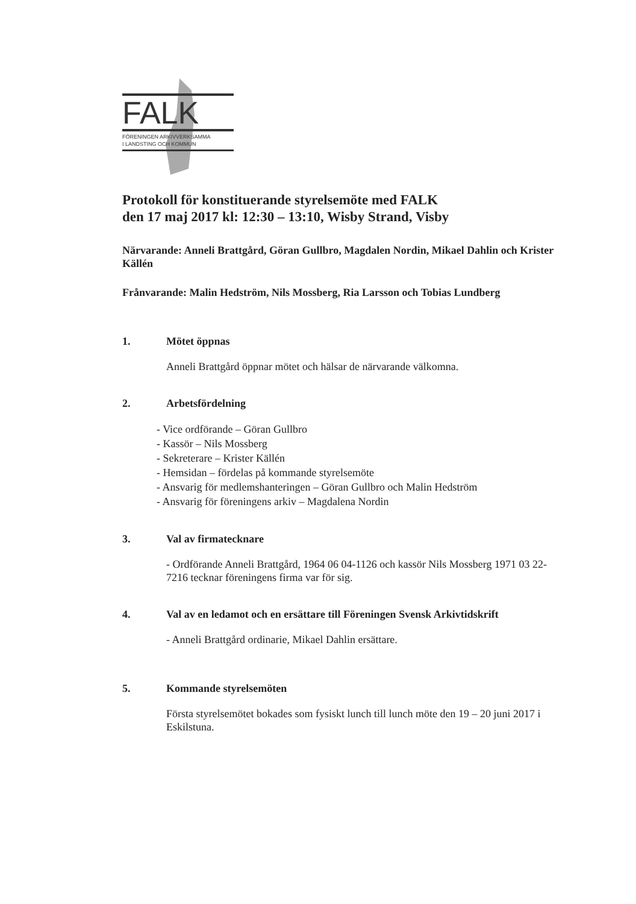FALK
FÖRENINGEN ARKIVVERKSAMMA
I LANDSTING OCH KOMMUN
Protokoll för konstituerande styrelsemöte med FALK
den 17 maj 2017 kl: 12:30 – 13:10, Wisby Strand, Visby
Närvarande: Anneli Brattgård, Göran Gullbro, Magdalen Nordin, Mikael Dahlin och Krister Källén
Frånvarande: Malin Hedström, Nils Mossberg, Ria Larsson och Tobias Lundberg
1. Mötet öppnas
Anneli Brattgård öppnar mötet och hälsar de närvarande välkomna.
2. Arbetsfördelning
- Vice ordförande – Göran Gullbro
- Kassör – Nils Mossberg
- Sekreterare – Krister Källén
- Hemsidan – fördelas på kommande styrelsemöte
- Ansvarig för medlemshanteringen – Göran Gullbro och Malin Hedström
- Ansvarig för föreningens arkiv – Magdalena Nordin
3. Val av firmatecknare
- Ordförande Anneli Brattgård, 1964 06 04-1126 och kassör Nils Mossberg 1971 03 22-7216 tecknar föreningens firma var för sig.
4. Val av en ledamot och en ersättare till Föreningen Svensk Arkivtidskrift
- Anneli Brattgård ordinarie, Mikael Dahlin ersättare.
5. Kommande styrelsemöten
Första styrelsemötet bokades som fysiskt lunch till lunch möte den 19 – 20 juni 2017 i Eskilstuna.